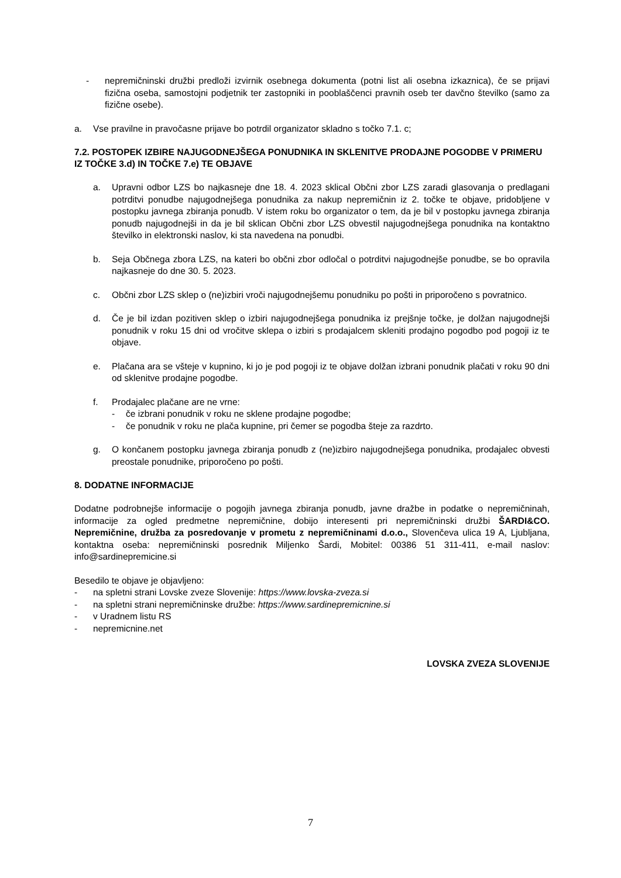- nepremičninski družbi predloži izvirnik osebnega dokumenta (potni list ali osebna izkaznica), če se prijavi fizična oseba, samostojni podjetnik ter zastopniki in pooblaščenci pravnih oseb ter davčno številko (samo za fizične osebe).
a. Vse pravilne in pravočasne prijave bo potrdil organizator skladno s točko 7.1. c;
7.2. POSTOPEK IZBIRE NAJUGODNEJŠEGA PONUDNIKA IN SKLENITVE PRODAJNE POGODBE V PRIMERU IZ TOČKE 3.d) IN TOČKE 7.e) TE OBJAVE
a. Upravni odbor LZS bo najkasneje dne 18. 4. 2023 sklical Občni zbor LZS zaradi glasovanja o predlagani potrditvi ponudbe najugodnejšega ponudnika za nakup nepremičnin iz 2. točke te objave, pridobljene v postopku javnega zbiranja ponudb. V istem roku bo organizator o tem, da je bil v postopku javnega zbiranja ponudb najugodnejši in da je bil sklican Občni zbor LZS obvestil najugodnejšega ponudnika na kontaktno številko in elektronski naslov, ki sta navedena na ponudbi.
b. Seja Občnega zbora LZS, na kateri bo občni zbor odločal o potrditvi najugodnejše ponudbe, se bo opravila najkasneje do dne 30. 5. 2023.
c. Občni zbor LZS sklep o (ne)izbiri vroči najugodnejšemu ponudniku po pošti in priporočeno s povratnico.
d. Če je bil izdan pozitiven sklep o izbiri najugodnejšega ponudnika iz prejšnje točke, je dolžan najugodnejši ponudnik v roku 15 dni od vročitve sklepa o izbiri s prodajalcem skleniti prodajno pogodbo pod pogoji iz te objave.
e. Plačana ara se všteje v kupnino, ki jo je pod pogoji iz te objave dolžan izbrani ponudnik plačati v roku 90 dni od sklenitve prodajne pogodbe.
f. Prodajalec plačane are ne vrne:
- če izbrani ponudnik v roku ne sklene prodajne pogodbe;
- če ponudnik v roku ne plača kupnine, pri čemer se pogodba šteje za razdrto.
g. O končanem postopku javnega zbiranja ponudb z (ne)izbiro najugodnejšega ponudnika, prodajalec obvesti preostale ponudnike, priporočeno po pošti.
8. DODATNE INFORMACIJE
Dodatne podrobnejše informacije o pogojih javnega zbiranja ponudb, javne dražbe in podatke o nepremičninah, informacije za ogled predmetne nepremičnine, dobijo interesenti pri nepremičninski družbi ŠARDI&CO. Nepremičnine, družba za posredovanje v prometu z nepremičninami d.o.o., Slovenčeva ulica 19 A, Ljubljana, kontaktna oseba: nepremičninski posrednik Miljenko Šardi, Mobitel: 00386 51 311-411, e-mail naslov: info@sardinepremicine.si
Besedilo te objave je objavljeno:
- na spletni strani Lovske zveze Slovenije: https://www.lovska-zveza.si
- na spletni strani nepremičninske družbe: https://www.sardinepremicnine.si
- v Uradnem listu RS
- nepremicnine.net
LOVSKA ZVEZA SLOVENIJE
7